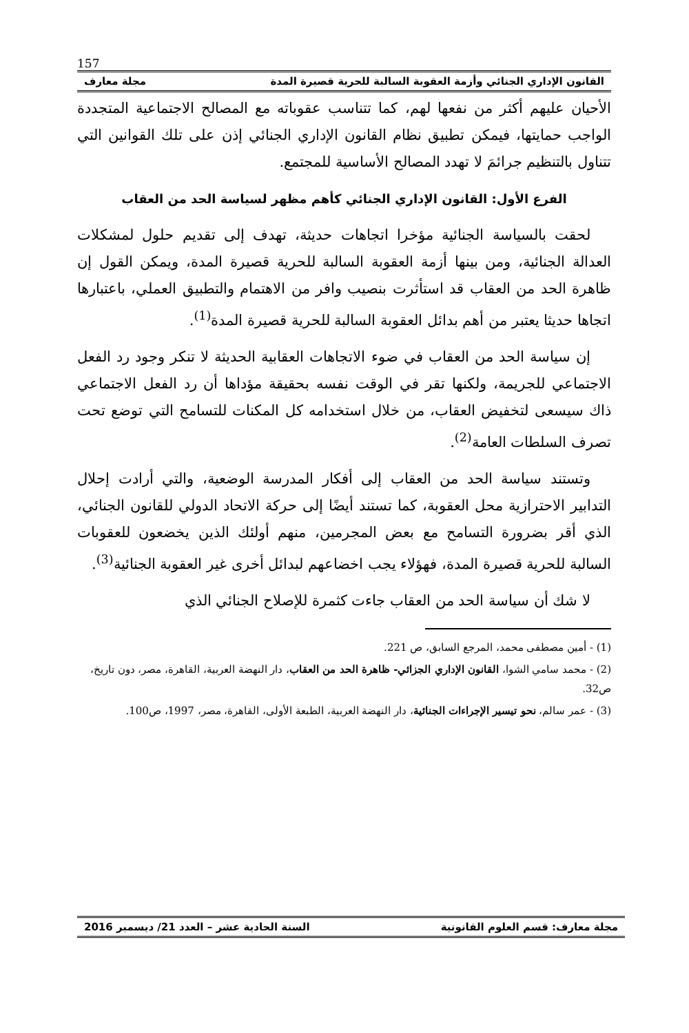157
القانون الإداري الجنائي وأزمة العقوبة السالبة للحرية قصيرة المدة مجلة معارف
الأحيان عليهم أكثر من نفعها لهم، كما تتناسب عقوباته مع المصالح الاجتماعية المتجددة الواجب حمايتها، فيمكن تطبيق نظام القانون الإداري الجنائي إذن على تلك القوانين التي تتناول بالتنظيم جرائمَ لا تهدد المصالح الأساسية للمجتمع.
الفرع الأول: القانون الإداري الجنائي كأهم مظهر لسياسة الحد من العقاب
لحقت بالسياسة الجنائية مؤخرا اتجاهات حديثة، تهدف إلى تقديم حلول لمشكلات العدالة الجنائية، ومن بينها أزمة العقوبة السالبة للحرية قصيرة المدة، ويمكن القول إن ظاهرة الحد من العقاب قد استأثرت بنصيب وافر من الاهتمام والتطبيق العملي، باعتبارها اتجاها حديثا يعتبر من أهم بدائل العقوبة السالبة للحرية قصيرة المدة<sup>(1)</sup>.
إن سياسة الحد من العقاب في ضوء الاتجاهات العقابية الحديثة لا تنكر وجود رد الفعل الاجتماعي للجريمة، ولكنها تقر في الوقت نفسه بحقيقة مؤداها أن رد الفعل الاجتماعي ذاك سيسعى لتخفيض العقاب، من خلال استخدامه كل المكنات للتسامح التي توضع تحت تصرف السلطات العامة<sup>(2)</sup>.
وتستند سياسة الحد من العقاب إلى أفكار المدرسة الوضعية، والتي أرادت إحلال التدابير الاحترازية محل العقوبة، كما تستند أيضًا إلى حركة الاتحاد الدولي للقانون الجنائي، الذي أقر بضرورة التسامح مع بعض المجرمين، منهم أولئك الذين يخضعون للعقوبات السالبة للحرية قصيرة المدة، فهؤلاء يجب اخضاعهم لبدائل أخرى غير العقوبة الجنائية<sup>(3)</sup>.
لا شك أن سياسة الحد من العقاب جاءت كثمرة للإصلاح الجنائي الذي
(1) - أمين مصطفى محمد، المرجع السابق، ص 221.
(2) - محمد سامي الشوا، القانون الإداري الجزائي- ظاهرة الحد من العقاب، دار النهضة العربية، القاهرة، مصر، دون تاريخ، ص32.
(3) - عمر سالم، نحو تيسير الإجراءات الجنائية، دار النهضة العربية، الطبعة الأولى، القاهرة، مصر، 1997، ص100.
مجلة معارف: قسم العلوم القانونية السنة الحادية عشر – العدد 21/ ديسمبر 2016